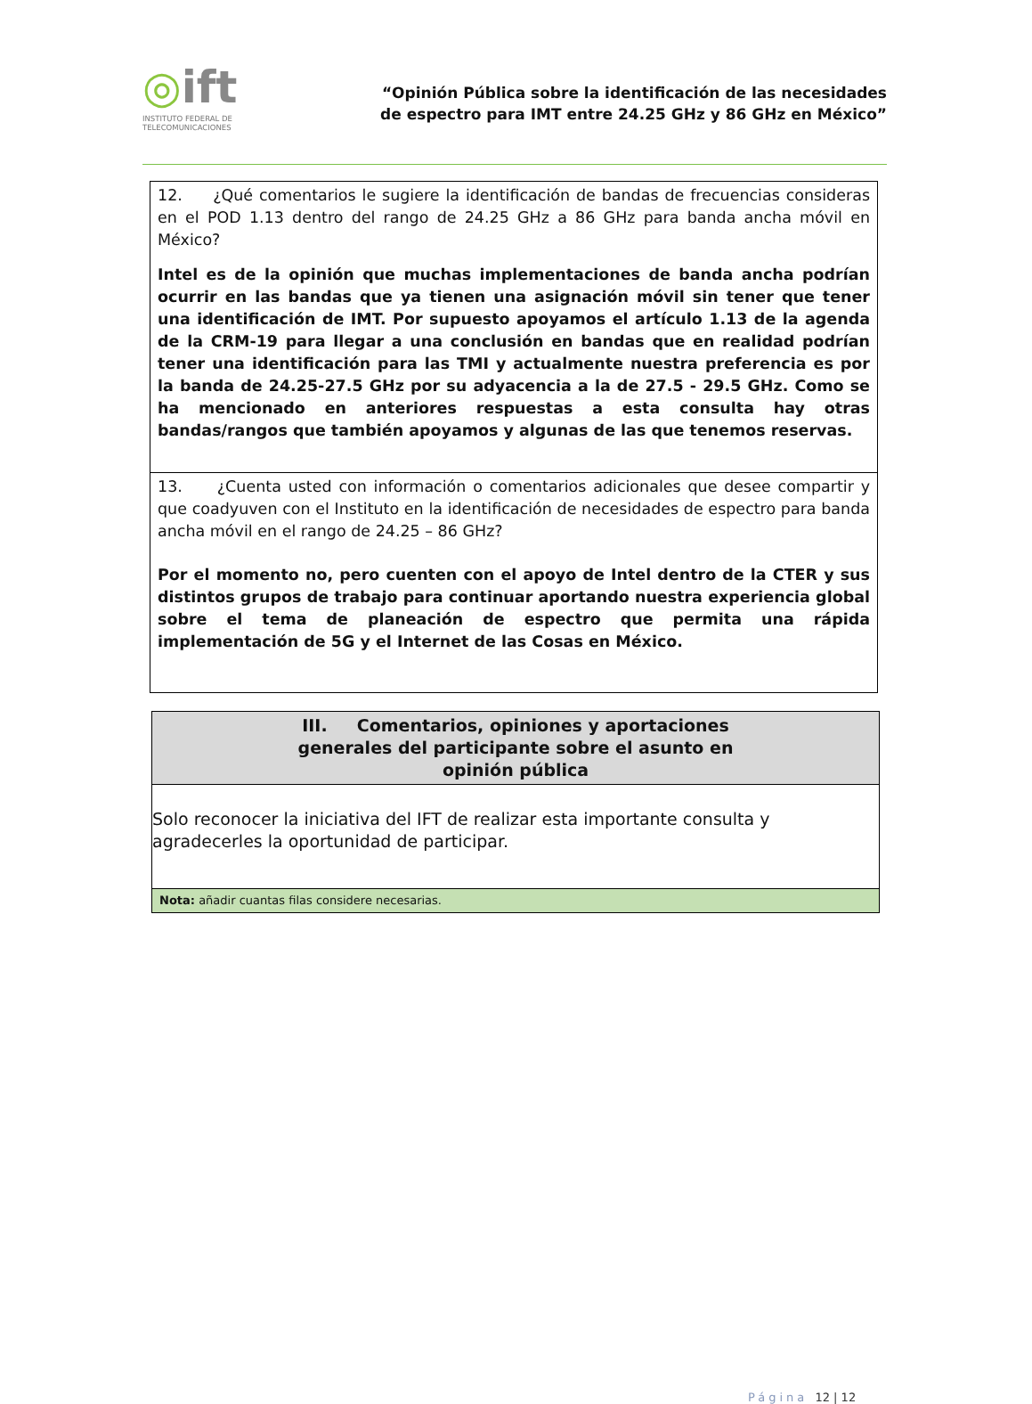◎ift
INSTITUTO FEDERAL DE
TELECOMUNICACIONES
“Opinión Pública sobre la identificación de las necesidades
de espectro para IMT entre 24.25 GHz y 86 GHz en México”
| 12. ¿Qué comentarios le sugiere la identificación de bandas de frecuencias consideras en el POD 1.13 dentro del rango de 24.25 GHz a 86 GHz para banda ancha móvil en México? Intel es de la opinión que muchas implementaciones de banda ancha podrían ocurrir en las bandas que ya tienen una asignación móvil sin tener que tener una identificación de IMT. Por supuesto apoyamos el artículo 1.13 de la agenda de la CRM-19 para llegar a una conclusión en bandas que en realidad podrían tener una identificación para las TMI y actualmente nuestra preferencia es por la banda de 24.25-27.5 GHz por su adyacencia a la de 27.5 - 29.5 GHz. Como se ha mencionado en anteriores respuestas a esta consulta hay otras bandas/rangos que también apoyamos y algunas de las que tenemos reservas. |
| 13. ¿Cuenta usted con información o comentarios adicionales que desee compartir y que coadyuven con el Instituto en la identificación de necesidades de espectro para banda ancha móvil en el rango de 24.25 – 86 GHz? Por el momento no, pero cuenten con el apoyo de Intel dentro de la CTER y sus distintos grupos de trabajo para continuar aportando nuestra experiencia global sobre el tema de planeación de espectro que permita una rápida implementación de 5G y el Internet de las Cosas en México. |
| III. Comentarios, opiniones y aportaciones generales del participante sobre el asunto en opinión pública |
| Solo reconocer la iniciativa del IFT de realizar esta importante consulta y agradecerles la oportunidad de participar. |
| Nota: añadir cuantas filas considere necesarias. |
Página 12 | 12